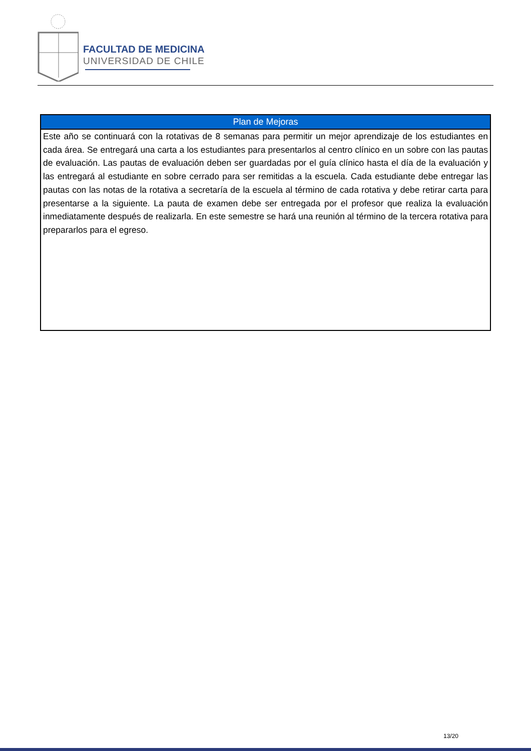FACULTAD DE MEDICINA
UNIVERSIDAD DE CHILE
| Plan de Mejoras |
| --- |
| Este año se continuará con la rotativas de 8 semanas para permitir un mejor aprendizaje de los estudiantes en cada área. Se entregará una carta a los estudiantes para presentarlos al centro clínico en un sobre con las pautas de evaluación. Las pautas de evaluación deben ser guardadas por el guía clínico hasta el día de la evaluación y las entregará al estudiante en sobre cerrado para ser remitidas a la escuela. Cada estudiante debe entregar las pautas con las notas de la rotativa a secretaría de la escuela al término de cada rotativa y debe retirar carta para presentarse a la siguiente. La pauta de examen debe ser entregada por el profesor que realiza la evaluación inmediatamente después de realizarla. En este semestre se hará una reunión al término de la tercera rotativa para prepararlos para el egreso. |
13/20